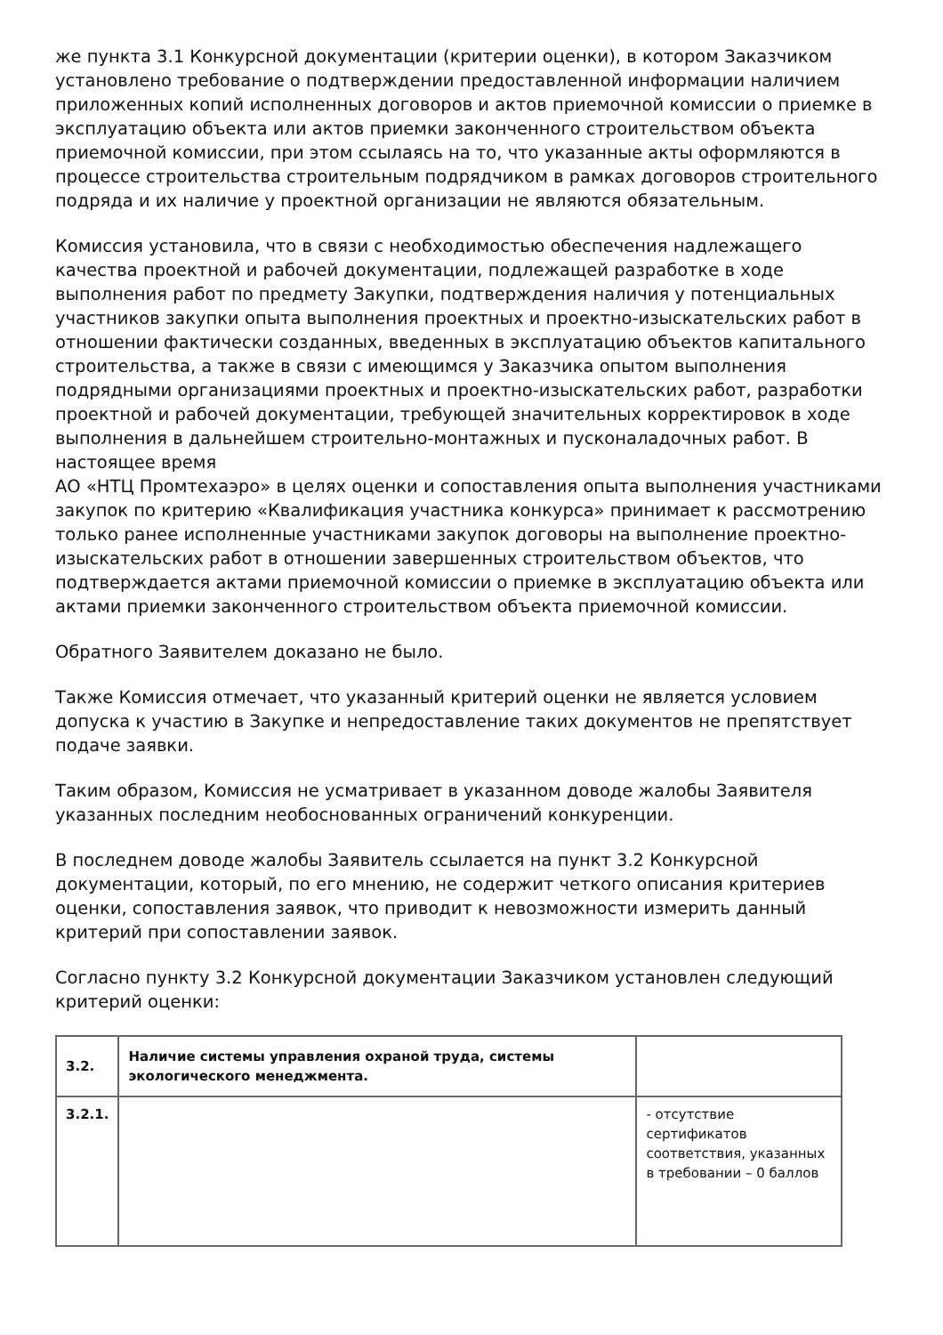же пункта 3.1 Конкурсной документации (критерии оценки), в котором Заказчиком установлено требование о подтверждении предоставленной информации наличием приложенных копий исполненных договоров и актов приемочной комиссии о приемке в эксплуатацию объекта или актов приемки законченного строительством объекта приемочной комиссии, при этом ссылаясь на то, что указанные акты оформляются в процессе строительства строительным подрядчиком в рамках договоров строительного подряда и их наличие у проектной организации не являются обязательным.
Комиссия установила, что в связи с необходимостью обеспечения надлежащего качества проектной и рабочей документации, подлежащей разработке в ходе выполнения работ по предмету Закупки, подтверждения наличия у потенциальных участников закупки опыта выполнения проектных и проектно-изыскательских работ в отношении фактически созданных, введенных в эксплуатацию объектов капитального строительства, а также в связи с имеющимся у Заказчика опытом выполнения подрядными организациями проектных и проектно-изыскательских работ, разработки проектной и рабочей документации, требующей значительных корректировок в ходе выполнения в дальнейшем строительно-монтажных и пусконаладочных работ. В настоящее время
АО «НТЦ Промтехаэро» в целях оценки и сопоставления опыта выполнения участниками закупок по критерию «Квалификация участника конкурса» принимает к рассмотрению только ранее исполненные участниками закупок договоры на выполнение проектно-изыскательских работ в отношении завершенных строительством объектов, что подтверждается актами приемочной комиссии о приемке в эксплуатацию объекта или актами приемки законченного строительством объекта приемочной комиссии.
Обратного Заявителем доказано не было.
Также Комиссия отмечает, что указанный критерий оценки не является условием допуска к участию в Закупке и непредоставление таких документов не препятствует подаче заявки.
Таким образом, Комиссия не усматривает в указанном доводе жалобы Заявителя указанных последним необоснованных ограничений конкуренции.
В последнем доводе жалобы Заявитель ссылается на пункт 3.2 Конкурсной документации, который, по его мнению, не содержит четкого описания критериев оценки, сопоставления заявок, что приводит к невозможности измерить данный критерий при сопоставлении заявок.
Согласно пункту 3.2 Конкурсной документации Заказчиком установлен следующий критерий оценки:
| 3.2. | Наличие системы управления охраной труда, системы экологического менеджмента. | |
| 3.2.1. | | - отсутствие сертификатов соответствия, указанных в требовании – 0 баллов |